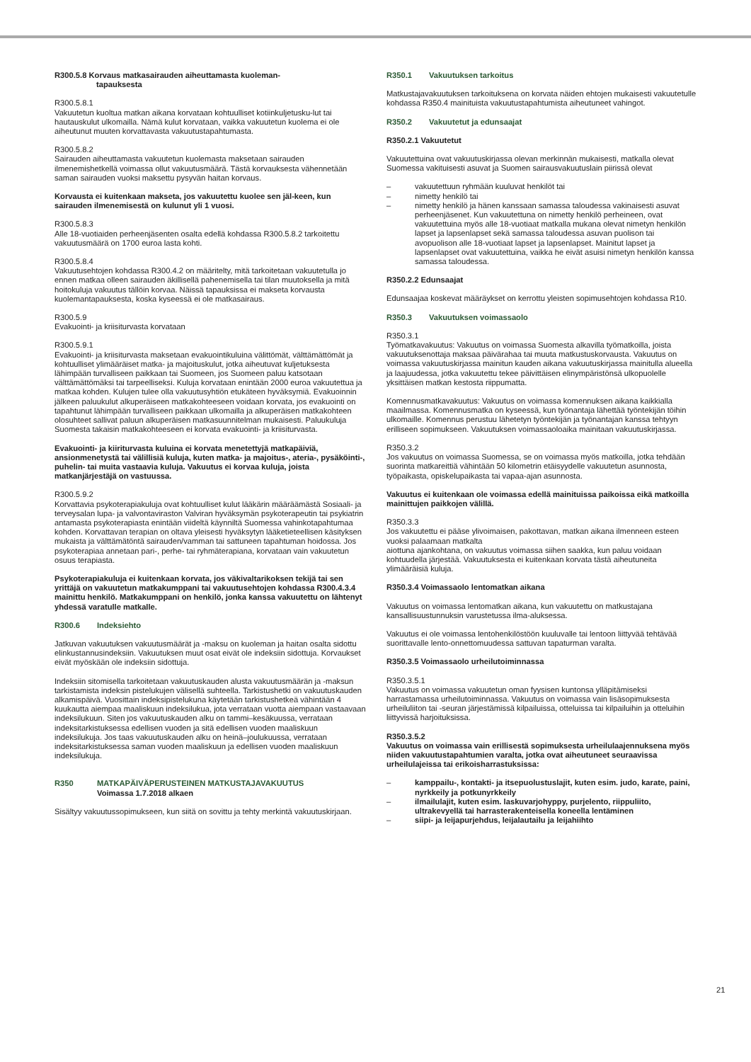R300.5.8 Korvaus matkasairauden aiheuttamasta kuoleman-
tapauksesta
R300.5.8.1
Vakuutetun kuoltua matkan aikana korvataan kohtuulliset kotiinkuljetusku-lut tai hautauskulut ulkomailla. Nämä kulut korvataan, vaikka vakuutetun kuolema ei ole aiheutunut muuten korvattavasta vakuutustapahtumasta.
R300.5.8.2
Sairauden aiheuttamasta vakuutetun kuolemasta maksetaan sairauden ilmenemishetkellä voimassa ollut vakuutusmäärä. Tästä korvauksesta vähennetään saman sairauden vuoksi maksettu pysyvän haitan korvaus.
Korvausta ei kuitenkaan makseta, jos vakuutettu kuolee sen jäl-keen, kun sairauden ilmenemisestä on kulunut yli 1 vuosi.
R300.5.8.3
Alle 18-vuotiaiden perheenjäsenten osalta edellä kohdassa R300.5.8.2 tarkoitettu vakuutusmäärä on 1700 euroa lasta kohti.
R300.5.8.4
Vakuutusehtojen kohdassa R300.4.2 on määritelty, mitä tarkoitetaan vakuutetulla jo ennen matkaa olleen sairauden äkillisellä pahenemisella tai tilan muutoksella ja mitä hoitokuluja vakuutus tällöin korvaa. Näissä tapauksissa ei makseta korvausta kuolemantapauksesta, koska kyseessä ei ole matkasairaus.
R300.5.9
Evakuointi- ja kriisiturvasta korvataan
R300.5.9.1
Evakuointi- ja kriisiturvasta maksetaan evakuointikuluina välittömät, välttämättömät ja kohtuulliset ylimääräiset matka- ja majoituskulut, jotka aiheutuvat kuljetuksesta lähimpään turvalliseen paikkaan tai Suomeen, jos Suomeen paluu katsotaan välttämättömäksi tai tarpeelliseksi. Kuluja korvataan enintään 2000 euroa vakuutettua ja matkaa kohden. Kulujen tulee olla vakuutusyhtiön etukäteen hyväksymiä. Evakuoinnin jälkeen paluukulut alkuperäiseen matkakohteeseen voidaan korvata, jos evakuointi on tapahtunut lähimpään turvalliseen paikkaan ulkomailla ja alkuperäisen matkakohteen olosuhteet sallivat paluun alkuperäisen matkasuunnitelman mukaisesti. Paluukuluja Suomesta takaisin matkakohteeseen ei korvata evakuointi- ja kriisiturvasta.
Evakuointi- ja kiiriturvasta kuluina ei korvata menetettyjä matkapäiviä, ansionmenetystä tai välillisiä kuluja, kuten matka- ja majoitus-, ateria-, pysäköinti-, puhelin- tai muita vastaavia kuluja. Vakuutus ei korvaa kuluja, joista matkanjärjestäjä on vastuussa.
R300.5.9.2
Korvattavia psykoterapiakuluja ovat kohtuulliset kulut lääkärin määräämästä Sosiaali- ja terveysalan lupa- ja valvontaviraston Valviran hyväksymän psykoterapeutin tai psykiatrin antamasta psykoterapiasta enintään viideltä käynniltä Suomessa vahinkotapahtumaa kohden. Korvattavan terapian on oltava yleisesti hyväksytyn lääketieteellisen käsityksen mukaista ja välttämätöntä sairauden/vamman tai sattuneen tapahtuman hoidossa. Jos psykoterapiaa annetaan pari-, perhe- tai ryhmäterapiana, korvataan vain vakuutetun osuus terapiasta.
Psykoterapiakuluja ei kuitenkaan korvata, jos väkivaltarikoksen tekijä tai sen yrittäjä on vakuutetun matkakumppani tai vakuutusehtojen kohdassa R300.4.3.4 mainittu henkilö. Matkakumppani on henkilö, jonka kanssa vakuutettu on lähtenyt yhdessä varatulle matkalle.
R300.6 Indeksiehto
Jatkuvan vakuutuksen vakuutusmäärät ja -maksu on kuoleman ja haitan osalta sidottu elinkustannusindeksiin. Vakuutuksen muut osat eivät ole indeksiin sidottuja. Korvaukset eivät myöskään ole indeksiin sidottuja.
Indeksiin sitomisella tarkoitetaan vakuutuskauden alusta vakuutusmäärän ja -maksun tarkistamista indeksin pistelukujen välisellä suhteella. Tarkistushetki on vakuutuskauden alkamispäivä. Vuosittain indeksipistelukuna käytetään tarkistushetkeä vähintään 4 kuukautta aiempaa maaliskuun indeksilukua, jota verrataan vuotta aiempaan vastaavaan indeksilukuun. Siten jos vakuutuskauden alku on tammi–kesäkuussa, verrataan indeksitarkistuksessa edellisen vuoden ja sitä edellisen vuoden maaliskuun indeksilukuja. Jos taas vakuutuskauden alku on heinä–joulukuussa, verrataan indeksitarkistuksessa saman vuoden maaliskuun ja edellisen vuoden maaliskuun indeksilukuja.
R350 MATKAPÄIVÄPERUSTEINEN MATKUSTAJAVAKUUTUS
Voimassa 1.7.2018 alkaen
Sisältyy vakuutussopimukseen, kun siitä on sovittu ja tehty merkintä vakuutuskirjaan.
R350.1 Vakuutuksen tarkoitus
Matkustajavakuutuksen tarkoituksena on korvata näiden ehtojen mukaisesti vakuutetulle kohdassa R350.4 mainituista vakuutustapahtumista aiheutuneet vahingot.
R350.2 Vakuutetut ja edunsaajat
R350.2.1 Vakuutetut
Vakuutettuina ovat vakuutuskirjassa olevan merkinnän mukaisesti, matkalla olevat Suomessa vakituisesti asuvat ja Suomen sairausvakuutuslain piirissä olevat
– vakuutettuun ryhmään kuuluvat henkilöt tai
– nimetty henkilö tai
– nimetty henkilö ja hänen kanssaan samassa taloudessa vakinaisesti asuvat perheenjäsenet. Kun vakuutettuna on nimetty henkilö perheineen, ovat vakuutettuina myös alle 18-vuotiaat matkalla mukana olevat nimetyn henkilön lapset ja lapsenlapset sekä samassa taloudessa asuvan puolison tai avopuolison alle 18-vuotiaat lapset ja lapsenlapset. Mainitut lapset ja lapsenlapset ovat vakuutettuina, vaikka he eivät asuisi nimetyn henkilön kanssa samassa taloudessa.
R350.2.2 Edunsaajat
Edunsaajaa koskevat määräykset on kerrottu yleisten sopimusehtojen kohdassa R10.
R350.3 Vakuutuksen voimassaolo
R350.3.1
Työmatkavakuutus: Vakuutus on voimassa Suomesta alkavilla työmatkoilla, joista vakuutuksenottaja maksaa päivärahaa tai muuta matkustuskorvausta. Vakuutus on voimassa vakuutuskirjassa mainitun kauden aikana vakuutuskirjassa mainitulla alueella ja laajuudessa, jotka vakuutettu tekee päivittäisen elinympäristönsä ulkopuolelle yksittäisen matkan kestosta riippumatta.
Komennusmatkavakuutus: Vakuutus on voimassa komennuksen aikana kaikkialla maailmassa. Komennusmatka on kyseessä, kun työnantaja lähettää työntekijän töihin ulkomaille. Komennus perustuu lähetetyn työntekijän ja työnantajan kanssa tehtyyn erilliseen sopimukseen. Vakuutuksen voimassaoloaika mainitaan vakuutuskirjassa.
R350.3.2
Jos vakuutus on voimassa Suomessa, se on voimassa myös matkoilla, jotka tehdään suorinta matkareittiä vähintään 50 kilometrin etäisyydelle vakuutetun asunnosta, työpaikasta, opiskelupaikasta tai vapaa-ajan asunnosta.
Vakuutus ei kuitenkaan ole voimassa edellä mainituissa paikoissa eikä matkoilla mainittujen paikkojen välillä.
R350.3.3
Jos vakuutettu ei pääse ylivoimaisen, pakottavan, matkan aikana ilmenneen esteen vuoksi palaamaan matkalta
aiottuna ajankohtana, on vakuutus voimassa siihen saakka, kun paluu voidaan kohtuudella järjestää. Vakuutuksesta ei kuitenkaan korvata tästä aiheutuneita ylimääräisiä kuluja.
R350.3.4 Voimassaolo lentomatkan aikana
Vakuutus on voimassa lentomatkan aikana, kun vakuutettu on matkustajana kansallisuustunnuksin varustetussa ilma-aluksessa.
Vakuutus ei ole voimassa lentohenkilöstöön kuuluvalle tai lentoon liittyvää tehtävää suorittavalle lento-onnettomuudessa sattuvan tapaturman varalta.
R350.3.5 Voimassaolo urheilutoiminnassa
R350.3.5.1
Vakuutus on voimassa vakuutetun oman fyysisen kuntonsa ylläpitämiseksi harrastamassa urheilutoiminnassa. Vakuutus on voimassa vain lisäsopimuksesta urheiluliiton tai -seuran järjestämissä kilpailuissa, otteluissa tai kilpailuihin ja otteluihin liittyvissä harjoituksissa.
R350.3.5.2
Vakuutus on voimassa vain erillisestä sopimuksesta urheilulaajennuksena myös niiden vakuutustapahtumien varalta, jotka ovat aiheutuneet seuraavissa urheilulajeissa tai erikoisharrastuksissa:
– kamppailu-, kontakti- ja itsepuolustuslajit, kuten esim. judo, karate, paini, nyrkkeily ja potkunyrkkeily
– ilmailulajit, kuten esim. laskuvarjohyppy, purjelento, riippuliito, ultrakevyellä tai harrasterakenteisella koneella lentäminen
– siipi- ja leijapurjehdus, leijalautailu ja leijahiihto
21